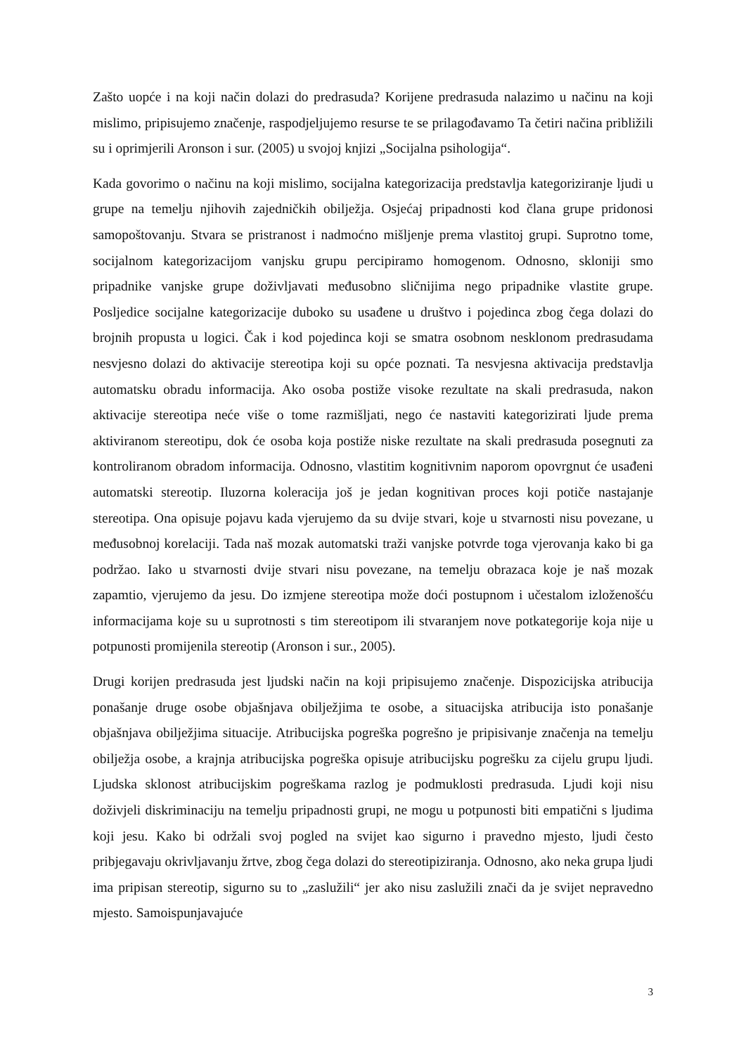Zašto uopće i na koji način dolazi do predrasuda? Korijene predrasuda nalazimo u načinu na koji mislimo, pripisujemo značenje, raspodjeljujemo resurse te se prilagođavamo Ta četiri načina približili su i oprimjerili Aronson i sur. (2005) u svojoj knjizi „Socijalna psihologija“.
Kada govorimo o načinu na koji mislimo, socijalna kategorizacija predstavlja kategoriziranje ljudi u grupe na temelju njihovih zajedničkih obilježja. Osjećaj pripadnosti kod člana grupe pridonosi samopoštovanju. Stvara se pristranost i nadmoćno mišljenje prema vlastitoj grupi. Suprotno tome, socijalnom kategorizacijom vanjsku grupu percipiramo homogenom. Odnosno, skloniji smo pripadnike vanjske grupe doživljavati međusobno sličnijima nego pripadnike vlastite grupe. Posljedice socijalne kategorizacije duboko su usađene u društvo i pojedinca zbog čega dolazi do brojnih propusta u logici. Čak i kod pojedinca koji se smatra osobnom nesklonom predrasudama nesvjesno dolazi do aktivacije stereotipa koji su opće poznati. Ta nesvjesna aktivacija predstavlja automatsku obradu informacija. Ako osoba postiže visoke rezultate na skali predrasuda, nakon aktivacije stereotipa neće više o tome razmišljati, nego će nastaviti kategorizirati ljude prema aktiviranom stereotipu, dok će osoba koja postiže niske rezultate na skali predrasuda posegnuti za kontroliranom obradom informacija. Odnosno, vlastitim kognitivnim naporom opovrgnut će usađeni automatski stereotip. Iluzorna koleracija još je jedan kognitivan proces koji potiče nastajanje stereotipa. Ona opisuje pojavu kada vjerujemo da su dvije stvari, koje u stvarnosti nisu povezane, u međusobnoj korelaciji. Tada naš mozak automatski traži vanjske potvrde toga vjerovanja kako bi ga podržao. Iako u stvarnosti dvije stvari nisu povezane, na temelju obrazaca koje je naš mozak zapamtio, vjerujemo da jesu. Do izmjene stereotipa može doći postupnom i učestalom izloženošću informacijama koje su u suprotnosti s tim stereotipom ili stvaranjem nove potkategorije koja nije u potpunosti promijenila stereotip (Aronson i sur., 2005).
Drugi korijen predrasuda jest ljudski način na koji pripisujemo značenje. Dispozicijska atribucija ponašanje druge osobe objašnjava obilježjima te osobe, a situacijska atribucija isto ponašanje objašnjava obilježjima situacije. Atribucijska pogreška pogrešno je pripisivanje značenja na temelju obilježja osobe, a krajnja atribucijska pogreška opisuje atribucijsku pogrešku za cijelu grupu ljudi. Ljudska sklonost atribucijskim pogreškama razlog je podmuklosti predrasuda. Ljudi koji nisu doživjeli diskriminaciju na temelju pripadnosti grupi, ne mogu u potpunosti biti empatični s ljudima koji jesu. Kako bi održali svoj pogled na svijet kao sigurno i pravedno mjesto, ljudi često pribjegavaju okrivljavanju žrtve, zbog čega dolazi do stereotipiziranja. Odnosno, ako neka grupa ljudi ima pripisan stereotip, sigurno su to „zaslužili“ jer ako nisu zaslužili znači da je svijet nepravedno mjesto. Samoispunjavajuće
3